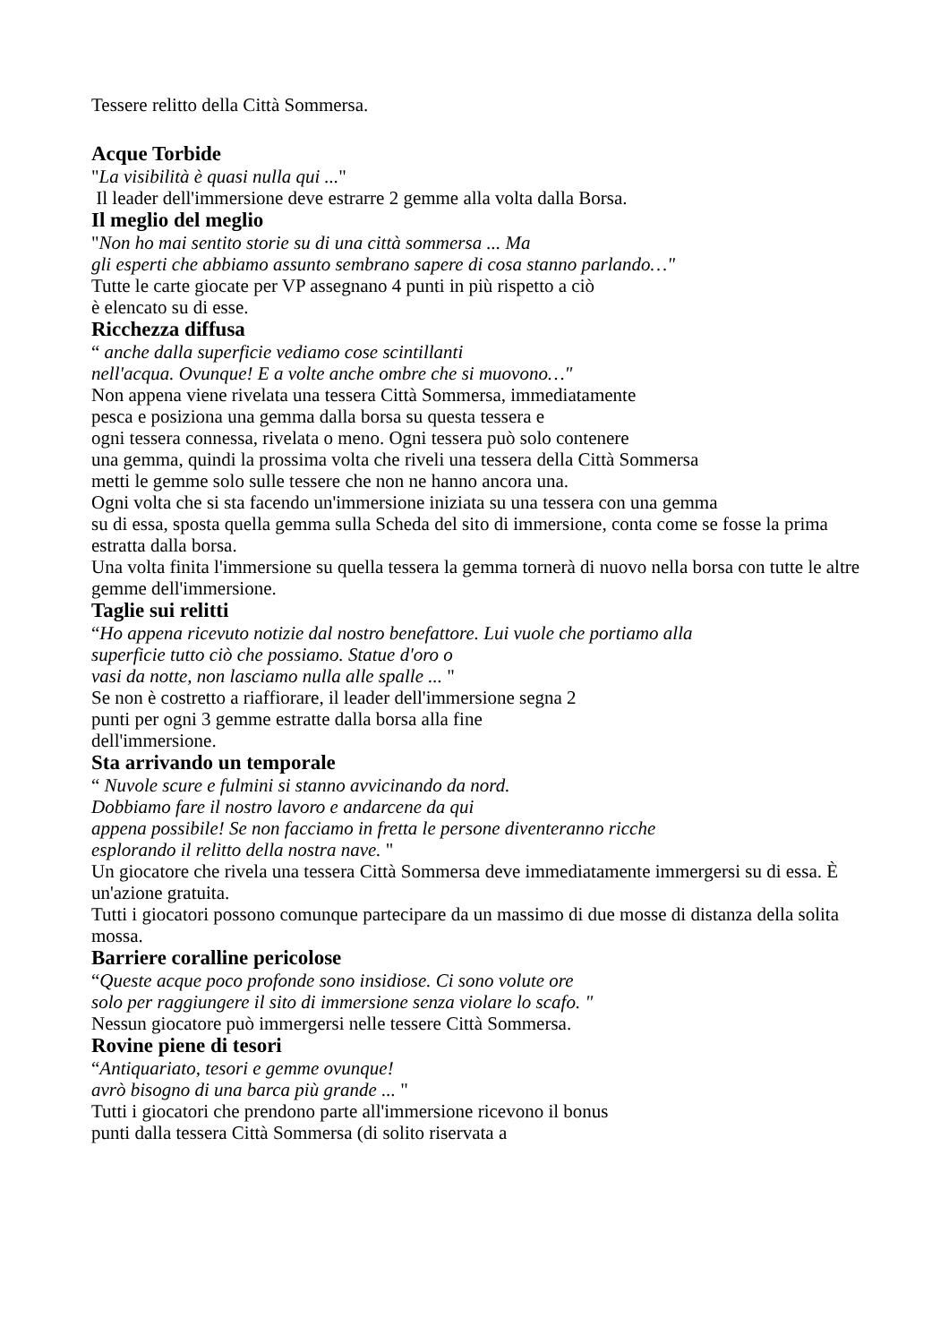Tessere relitto della Città Sommersa.
Acque Torbide
"La visibilità è quasi nulla qui ..."
Il leader dell'immersione deve estrarre 2 gemme alla volta dalla Borsa.
Il meglio del meglio
"Non ho mai sentito storie su di una città sommersa ... Ma
gli esperti che abbiamo assunto sembrano sapere di cosa stanno parlando…"
Tutte le carte giocate per VP assegnano 4 punti in più rispetto a ciò
è elencato su di esse.
Ricchezza diffusa
“ anche dalla superficie vediamo cose scintillanti
nell'acqua. Ovunque! E a volte anche ombre che si muovono…"
Non appena viene rivelata una tessera Città Sommersa, immediatamente
pesca e posiziona una gemma dalla borsa su questa tessera e
ogni tessera connessa, rivelata o meno. Ogni tessera può solo contenere
una gemma, quindi la prossima volta che riveli una tessera della Città Sommersa
metti le gemme solo sulle tessere che non ne hanno ancora una.
Ogni volta che si sta facendo un'immersione iniziata su una tessera con una gemma
su di essa, sposta quella gemma sulla Scheda del sito di immersione, conta come se fosse la prima estratta dalla borsa.
Una volta finita l'immersione su quella tessera la gemma tornerà di nuovo nella borsa con tutte le altre gemme dell'immersione.
Taglie sui relitti
“Ho appena ricevuto notizie dal nostro benefattore. Lui vuole che portiamo alla
superficie tutto ciò che possiamo. Statue d'oro o
vasi da notte, non lasciamo nulla alle spalle ... "
Se non è costretto a riaffiorare, il leader dell'immersione segna 2
punti per ogni 3 gemme estratte dalla borsa alla fine
dell'immersione.
Sta arrivando un temporale
“ Nuvole scure e fulmini si stanno avvicinando da nord.
Dobbiamo fare il nostro lavoro e andarcene da qui
appena possibile! Se non facciamo in fretta le persone diventeranno ricche
esplorando il relitto della nostra nave. "
Un giocatore che rivela una tessera Città Sommersa deve immediatamente immergersi su di essa. È un'azione gratuita.
Tutti i giocatori possono comunque partecipare da un massimo di due mosse di distanza della solita mossa.
Barriere coralline pericolose
“Queste acque poco profonde sono insidiose. Ci sono volute ore
solo per raggiungere il sito di immersione senza violare lo scafo. "
Nessun giocatore può immergersi nelle tessere Città Sommersa.
Rovine piene di tesori
“Antiquariato, tesori e gemme ovunque!
avrò bisogno di una barca più grande ... "
Tutti i giocatori che prendono parte all'immersione ricevono il bonus
punti dalla tessera Città Sommersa (di solito riservata a